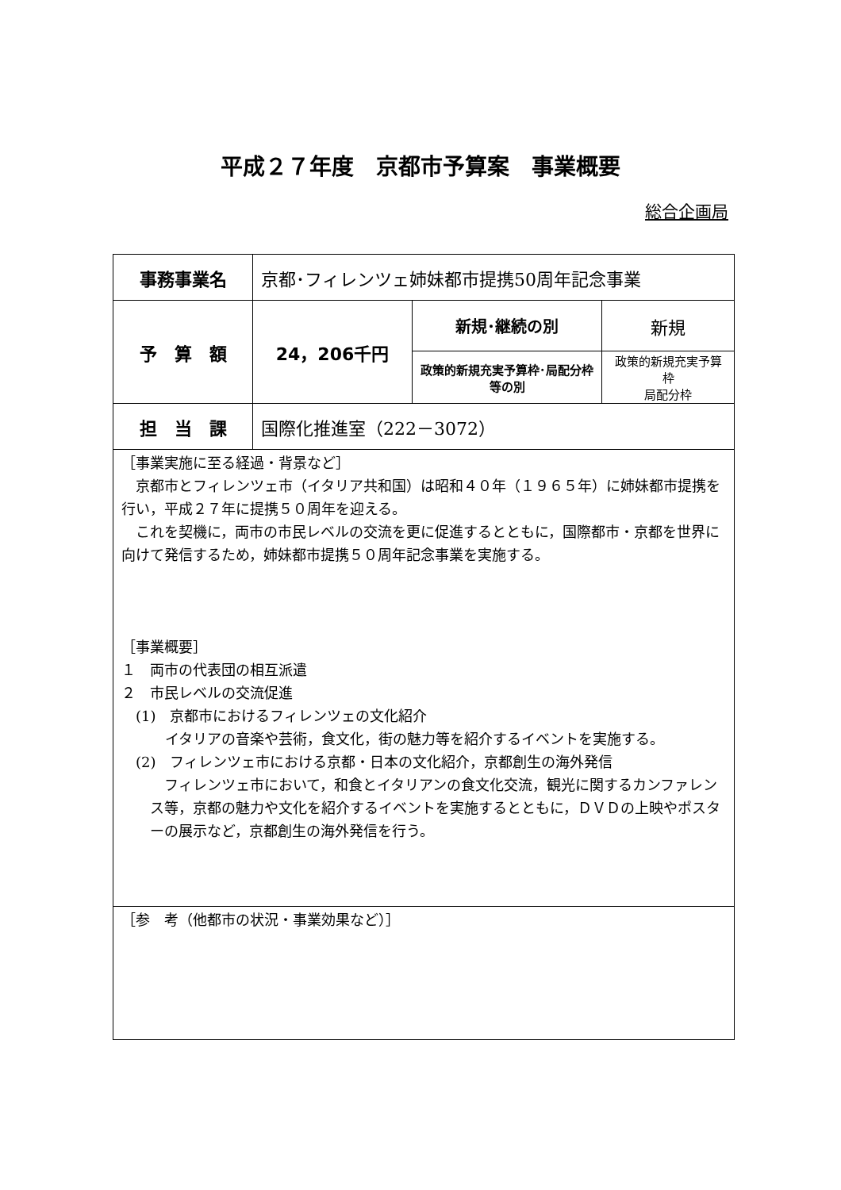平成２７年度　京都市予算案　事業概要
総合企画局
| 事務事業名 | 京都･フィレンツェ姉妹都市提携50周年記念事業 | | |
| 予 算 額 | 24，206千円 | 新規･継続の別 | 新規 |
| | | 政策的新規充実予算枠･局配分枠等の別 | 政策的新規充実予算枠 局配分枠 |
| 担 当 課 | 国際化推進室（222－3072） | | |
| ［事業実施に至る経過・背景など］ 京都市とフィレンツェ市（イタリア共和国）は昭和４０年（１９６５年）に姉妹都市提携を行い，平成２７年に提携５０周年を迎える。 これを契機に，両市の市民レベルの交流を更に促進するとともに，国際都市・京都を世界に向けて発信するため，姉妹都市提携５０周年記念事業を実施する。 ［事業概要］ １ 両市の代表団の相互派遣 ２ 市民レベルの交流促進 (1) 京都市におけるフィレンツェの文化紹介 イタリアの音楽や芸術，食文化，街の魅力等を紹介するイベントを実施する。 (2) フィレンツェ市における京都・日本の文化紹介，京都創生の海外発信 フィレンツェ市において，和食とイタリアンの食文化交流，観光に関するカンファレンス等，京都の魅力や文化を紹介するイベントを実施するとともに，ＤＶＤの上映やポスターの展示など，京都創生の海外発信を行う。 | | | |
| ［参 考（他都市の状況・事業効果など）］ | | | |